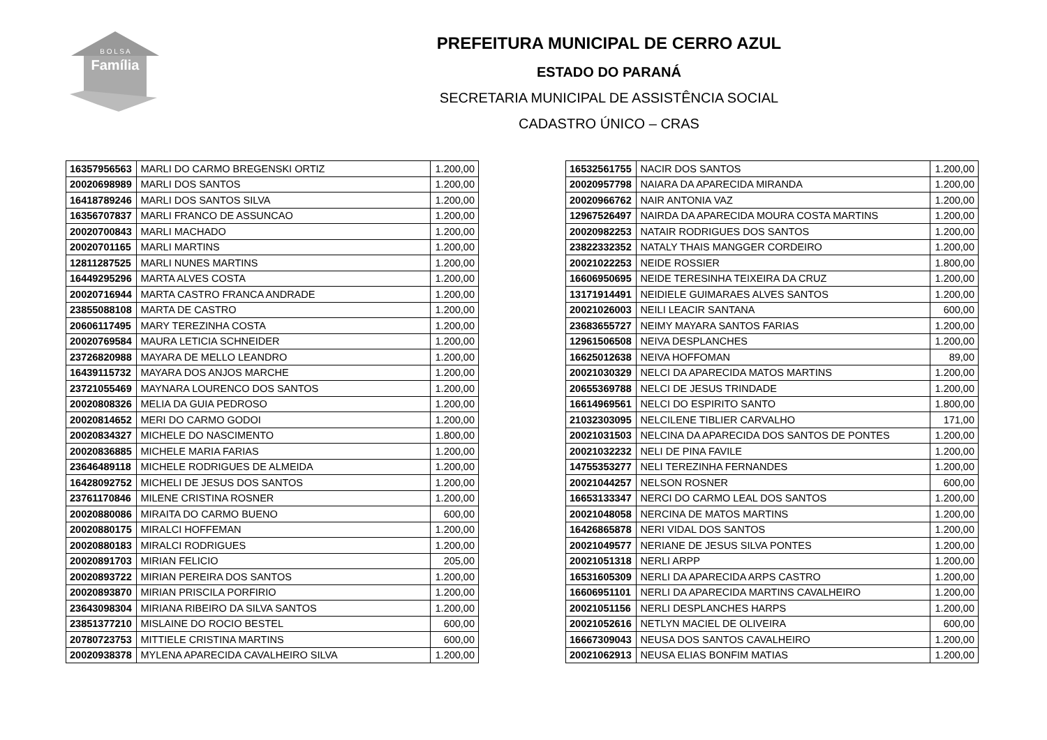B O L S A
Família
PREFEITURA MUNICIPAL DE CERRO AZUL
ESTADO DO PARANÁ
SECRETARIA MUNICIPAL DE ASSISTÊNCIA SOCIAL
CADASTRO ÚNICO – CRAS
| 16357956563 | MARLI DO CARMO BREGENSKI ORTIZ | 1.200,00 |
| 20020698989 | MARLI DOS SANTOS | 1.200,00 |
| 16418789246 | MARLI DOS SANTOS SILVA | 1.200,00 |
| 16356707837 | MARLI FRANCO DE ASSUNCAO | 1.200,00 |
| 20020700843 | MARLI MACHADO | 1.200,00 |
| 20020701165 | MARLI MARTINS | 1.200,00 |
| 12811287525 | MARLI NUNES MARTINS | 1.200,00 |
| 16449295296 | MARTA ALVES COSTA | 1.200,00 |
| 20020716944 | MARTA CASTRO FRANCA ANDRADE | 1.200,00 |
| 23855088108 | MARTA DE CASTRO | 1.200,00 |
| 20606117495 | MARY TEREZINHA COSTA | 1.200,00 |
| 20020769584 | MAURA LETICIA SCHNEIDER | 1.200,00 |
| 23726820988 | MAYARA DE MELLO LEANDRO | 1.200,00 |
| 16439115732 | MAYARA DOS ANJOS MARCHE | 1.200,00 |
| 23721055469 | MAYNARA LOURENCO DOS SANTOS | 1.200,00 |
| 20020808326 | MELIA DA GUIA PEDROSO | 1.200,00 |
| 20020814652 | MERI DO CARMO GODOI | 1.200,00 |
| 20020834327 | MICHELE DO NASCIMENTO | 1.800,00 |
| 20020836885 | MICHELE MARIA FARIAS | 1.200,00 |
| 23646489118 | MICHELE RODRIGUES DE ALMEIDA | 1.200,00 |
| 16428092752 | MICHELI DE JESUS DOS SANTOS | 1.200,00 |
| 23761170846 | MILENE CRISTINA ROSNER | 1.200,00 |
| 20020880086 | MIRAITA DO CARMO BUENO | 600,00 |
| 20020880175 | MIRALCI HOFFEMAN | 1.200,00 |
| 20020880183 | MIRALCI RODRIGUES | 1.200,00 |
| 20020891703 | MIRIAN FELICIO | 205,00 |
| 20020893722 | MIRIAN PEREIRA DOS SANTOS | 1.200,00 |
| 20020893870 | MIRIAN PRISCILA PORFIRIO | 1.200,00 |
| 23643098304 | MIRIANA RIBEIRO DA SILVA SANTOS | 1.200,00 |
| 23851377210 | MISLAINE DO ROCIO BESTEL | 600,00 |
| 20780723753 | MITTIELE CRISTINA MARTINS | 600,00 |
| 20020938378 | MYLENA APARECIDA CAVALHEIRO SILVA | 1.200,00 |
| 16532561755 | NACIR DOS SANTOS | 1.200,00 |
| 20020957798 | NAIARA DA APARECIDA MIRANDA | 1.200,00 |
| 20020966762 | NAIR ANTONIA VAZ | 1.200,00 |
| 12967526497 | NAIRDA DA APARECIDA MOURA COSTA MARTINS | 1.200,00 |
| 20020982253 | NATAIR RODRIGUES DOS SANTOS | 1.200,00 |
| 23822332352 | NATALY THAIS MANGGER CORDEIRO | 1.200,00 |
| 20021022253 | NEIDE ROSSIER | 1.800,00 |
| 16606950695 | NEIDE TERESINHA TEIXEIRA DA CRUZ | 1.200,00 |
| 13171914491 | NEIDIELE GUIMARAES ALVES SANTOS | 1.200,00 |
| 20021026003 | NEILI LEACIR SANTANA | 600,00 |
| 23683655727 | NEIMY MAYARA SANTOS FARIAS | 1.200,00 |
| 12961506508 | NEIVA DESPLANCHES | 1.200,00 |
| 16625012638 | NEIVA HOFFOMAN | 89,00 |
| 20021030329 | NELCI DA APARECIDA MATOS MARTINS | 1.200,00 |
| 20655369788 | NELCI DE JESUS TRINDADE | 1.200,00 |
| 16614969561 | NELCI DO ESPIRITO SANTO | 1.800,00 |
| 21032303095 | NELCILENE TIBLIER CARVALHO | 171,00 |
| 20021031503 | NELCINA DA APARECIDA DOS SANTOS DE PONTES | 1.200,00 |
| 20021032232 | NELI DE PINA FAVILE | 1.200,00 |
| 14755353277 | NELI TEREZINHA FERNANDES | 1.200,00 |
| 20021044257 | NELSON ROSNER | 600,00 |
| 16653133347 | NERCI DO CARMO LEAL DOS SANTOS | 1.200,00 |
| 20021048058 | NERCINA DE MATOS MARTINS | 1.200,00 |
| 16426865878 | NERI VIDAL DOS SANTOS | 1.200,00 |
| 20021049577 | NERIANE DE JESUS SILVA PONTES | 1.200,00 |
| 20021051318 | NERLI ARPP | 1.200,00 |
| 16531605309 | NERLI DA APARECIDA ARPS CASTRO | 1.200,00 |
| 16606951101 | NERLI DA APARECIDA MARTINS CAVALHEIRO | 1.200,00 |
| 20021051156 | NERLI DESPLANCHES HARPS | 1.200,00 |
| 20021052616 | NETLYN MACIEL DE OLIVEIRA | 600,00 |
| 16667309043 | NEUSA DOS SANTOS CAVALHEIRO | 1.200,00 |
| 20021062913 | NEUSA ELIAS BONFIM MATIAS | 1.200,00 |